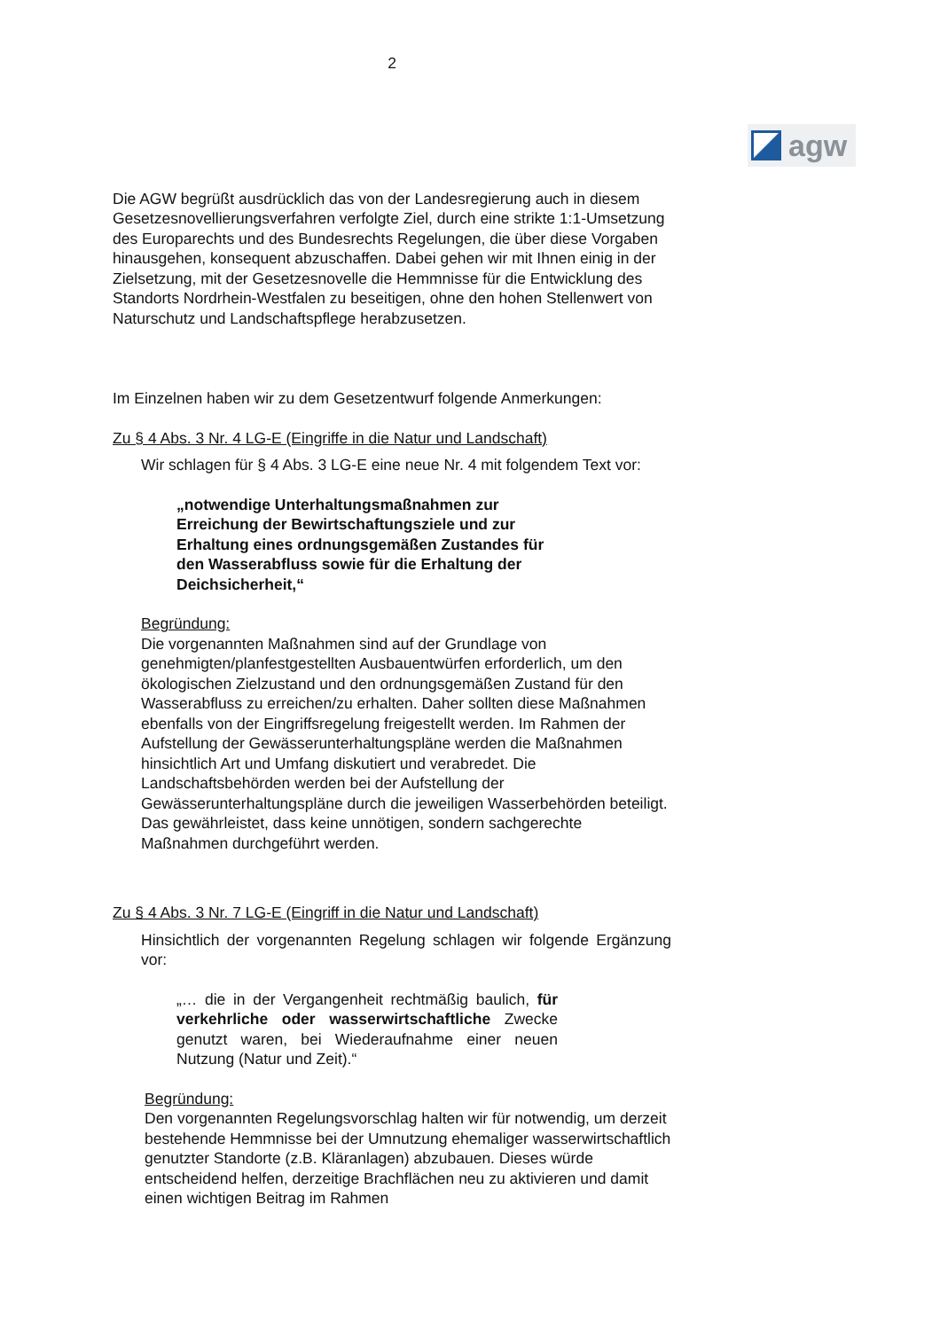2
agw
Die AGW begrüßt ausdrücklich das von der Landesregierung auch in diesem Gesetzesnovellierungsverfahren verfolgte Ziel, durch eine strikte 1:1-Umsetzung des Europarechts und des Bundesrechts Regelungen, die über diese Vorgaben hinausgehen, konsequent abzuschaffen. Dabei gehen wir mit Ihnen einig in der Zielsetzung, mit der Gesetzesnovelle die Hemmnisse für die Entwicklung des Standorts Nordrhein-Westfalen zu beseitigen, ohne den hohen Stellenwert von Naturschutz und Landschaftspflege herabzusetzen.
Im Einzelnen haben wir zu dem Gesetzentwurf folgende Anmerkungen:
Zu § 4 Abs. 3 Nr. 4 LG-E (Eingriffe in die Natur und Landschaft)
Wir schlagen für § 4 Abs. 3 LG-E eine neue Nr. 4 mit folgendem Text vor:
„notwendige Unterhaltungsmaßnahmen zur Erreichung der Bewirtschaftungsziele und zur Erhaltung eines ordnungsgemäßen Zustandes für den Wasserabfluss sowie für die Erhaltung der Deichsicherheit,“
Begründung:
Die vorgenannten Maßnahmen sind auf der Grundlage von genehmigten/planfestgestellten Ausbauentwürfen erforderlich, um den ökologischen Zielzustand und den ordnungsgemäßen Zustand für den Wasserabfluss zu erreichen/zu erhalten. Daher sollten diese Maßnahmen ebenfalls von der Eingriffsregelung freigestellt werden. Im Rahmen der Aufstellung der Gewässerunterhaltungspläne werden die Maßnahmen hinsichtlich Art und Umfang diskutiert und verabredet. Die Landschaftsbehörden werden bei der Aufstellung der Gewässerunterhaltungspläne durch die jeweiligen Wasserbehörden beteiligt. Das gewährleistet, dass keine unnötigen, sondern sachgerechte Maßnahmen durchgeführt werden.
Zu § 4 Abs. 3 Nr. 7 LG-E (Eingriff in die Natur und Landschaft)
Hinsichtlich der vorgenannten Regelung schlagen wir folgende Ergänzung vor:
„… die in der Vergangenheit rechtmäßig baulich, für verkehrliche oder wasserwirtschaftliche Zwecke genutzt waren, bei Wiederaufnahme einer neuen Nutzung (Natur und Zeit).“
Begründung:
Den vorgenannten Regelungsvorschlag halten wir für notwendig, um derzeit bestehende Hemmnisse bei der Umnutzung ehemaliger wasserwirtschaftlich genutzter Standorte (z.B. Kläranlagen) abzubauen. Dieses würde entscheidend helfen, derzeitige Brachflächen neu zu aktivieren und damit einen wichtigen Beitrag im Rahmen